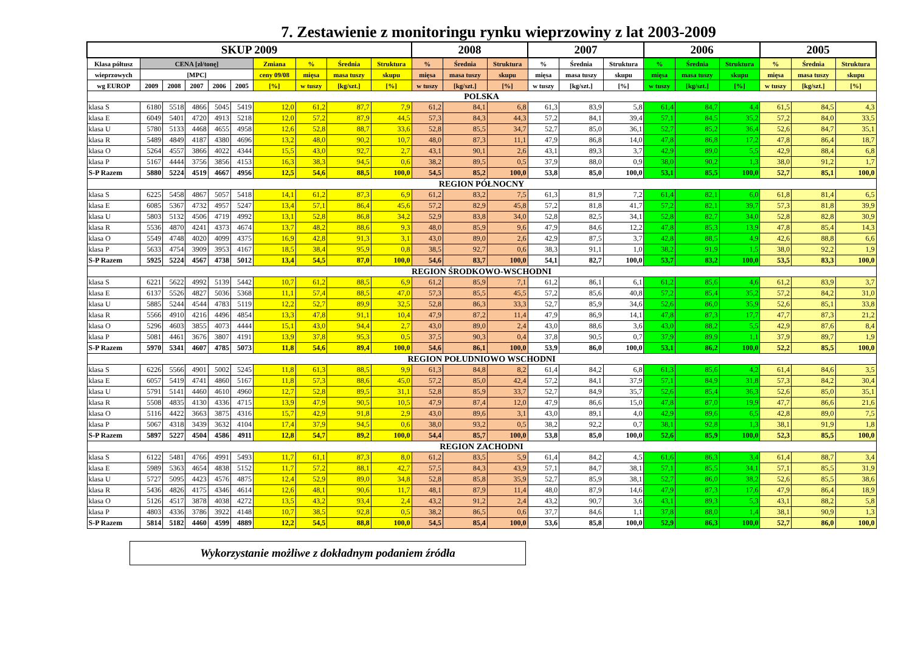7. Zestawienie z monitoringu rynku wieprzowiny z lat 2003-2009
| SKUP 2009 | | | | | | | | | | 2008 | | | 2007 | | | 2006 | | | 2005 | | |
| --- | --- | --- | --- | --- | --- | --- | --- | --- | --- | --- | --- | --- | --- | --- | --- | --- | --- | --- | --- | --- | --- |
| Klasa półtusz | CENA [zł/tonę] | | | | | Zmiana | % | Średnia | Struktura | % | Średnia | Struktura | % | Średnia | Struktura | % | Średnia | Struktura | % | Średnia | Struktura |
| wieprzowych | [MPC] | | | | | ceny 09/08 | mięsa | masa tuszy | skupu | mięsa | masa tuszy | skupu | mięsa | masa tuszy | skupu | mięsa | masa tuszy | skupu | mięsa | masa tuszy | skupu |
| wg EUROP | 2009 | 2008 | 2007 | 2006 | 2005 | [%] | w tuszy | [kg/szt.] | [%] | w tuszy | [kg/szt.] | [%] | w tuszy | [kg/szt.] | [%] | w tuszy | [kg/szt.] | [%] | w tuszy | [kg/szt.] | [%] |
| POLSKA | | | | | | | | | | | | | | | | | | | | | |
| klasa S | 6180 | 5518 | 4866 | 5045 | 5419 | 12,0 | 61,2 | 87,7 | 7,9 | 61,2 | 84,1 | 6,8 | 61,3 | 83,9 | 5,8 | 61,4 | 84,7 | 4,4 | 61,5 | 84,5 | 4,3 |
| klasa E | 6049 | 5401 | 4720 | 4913 | 5218 | 12,0 | 57,2 | 87,9 | 44,5 | 57,3 | 84,3 | 44,3 | 57,2 | 84,1 | 39,4 | 57,1 | 84,5 | 35,2 | 57,2 | 84,0 | 33,5 |
| klasa U | 5780 | 5133 | 4468 | 4655 | 4958 | 12,6 | 52,8 | 88,7 | 33,6 | 52,8 | 85,5 | 34,7 | 52,7 | 85,0 | 36,1 | 52,7 | 85,2 | 36,4 | 52,6 | 84,7 | 35,1 |
| klasa R | 5489 | 4849 | 4187 | 4380 | 4696 | 13,2 | 48,0 | 90,2 | 10,7 | 48,0 | 87,3 | 11,1 | 47,9 | 86,8 | 14,0 | 47,8 | 86,8 | 17,2 | 47,8 | 86,4 | 18,7 |
| klasa O | 5264 | 4557 | 3866 | 4022 | 4344 | 15,5 | 43,0 | 92,7 | 2,7 | 43,1 | 90,1 | 2,6 | 43,1 | 89,3 | 3,7 | 42,9 | 89,0 | 5,5 | 42,9 | 88,4 | 6,8 |
| klasa P | 5167 | 4444 | 3756 | 3856 | 4153 | 16,3 | 38,3 | 94,5 | 0,6 | 38,2 | 89,5 | 0,5 | 37,9 | 88,0 | 0,9 | 38,0 | 90,2 | 1,3 | 38,0 | 91,2 | 1,7 |
| S-P Razem | 5880 | 5224 | 4519 | 4667 | 4956 | 12,5 | 54,6 | 88,5 | 100,0 | 54,5 | 85,2 | 100,0 | 53,8 | 85,0 | 100,0 | 53,1 | 85,5 | 100,0 | 52,7 | 85,1 | 100,0 |
| REGION PÓŁNOCNY | | | | | | | | | | | | | | | | | | | | | |
| klasa S | 6225 | 5458 | 4867 | 5057 | 5418 | 14,1 | 61,2 | 87,3 | 6,9 | 61,2 | 83,2 | 7,5 | 61,3 | 81,9 | 7,2 | 61,4 | 82,1 | 6,0 | 61,8 | 81,4 | 6,5 |
| klasa E | 6085 | 5367 | 4732 | 4957 | 5247 | 13,4 | 57,1 | 86,4 | 45,6 | 57,2 | 82,9 | 45,8 | 57,2 | 81,8 | 41,7 | 57,2 | 82,1 | 39,7 | 57,3 | 81,8 | 39,9 |
| klasa U | 5803 | 5132 | 4506 | 4719 | 4992 | 13,1 | 52,8 | 86,8 | 34,2 | 52,9 | 83,8 | 34,0 | 52,8 | 82,5 | 34,1 | 52,8 | 82,7 | 34,0 | 52,8 | 82,8 | 30,9 |
| klasa R | 5536 | 4870 | 4241 | 4373 | 4674 | 13,7 | 48,2 | 88,6 | 9,3 | 48,0 | 85,9 | 9,6 | 47,9 | 84,6 | 12,2 | 47,8 | 85,3 | 13,9 | 47,8 | 85,4 | 14,3 |
| klasa O | 5549 | 4748 | 4020 | 4099 | 4375 | 16,9 | 42,8 | 91,3 | 3,1 | 43,0 | 89,0 | 2,6 | 42,9 | 87,5 | 3,7 | 42,8 | 88,5 | 4,9 | 42,6 | 88,8 | 6,6 |
| klasa P | 5633 | 4754 | 3909 | 3953 | 4167 | 18,5 | 38,4 | 95,9 | 0,8 | 38,5 | 92,7 | 0,6 | 38,3 | 91,1 | 1,0 | 38,2 | 91,9 | 1,5 | 38,0 | 92,2 | 1,9 |
| S-P Razem | 5925 | 5224 | 4567 | 4738 | 5012 | 13,4 | 54,5 | 87,0 | 100,0 | 54,6 | 83,7 | 100,0 | 54,1 | 82,7 | 100,0 | 53,7 | 83,2 | 100,0 | 53,5 | 83,3 | 100,0 |
| REGION ŚRODKOWO-WSCHODNI | | | | | | | | | | | | | | | | | | | | | |
| klasa S | 6221 | 5622 | 4992 | 5139 | 5442 | 10,7 | 61,2 | 88,5 | 6,9 | 61,2 | 85,9 | 7,1 | 61,2 | 86,1 | 6,1 | 61,2 | 85,6 | 4,6 | 61,2 | 83,9 | 3,7 |
| klasa E | 6137 | 5526 | 4827 | 5036 | 5368 | 11,1 | 57,4 | 88,5 | 47,0 | 57,3 | 85,5 | 45,5 | 57,2 | 85,6 | 40,8 | 57,2 | 85,4 | 35,2 | 57,2 | 84,2 | 31,0 |
| klasa U | 5885 | 5244 | 4544 | 4783 | 5119 | 12,2 | 52,7 | 89,9 | 32,5 | 52,8 | 86,3 | 33,3 | 52,7 | 85,9 | 34,6 | 52,6 | 86,0 | 35,9 | 52,6 | 85,1 | 33,8 |
| klasa R | 5566 | 4910 | 4216 | 4496 | 4854 | 13,3 | 47,8 | 91,1 | 10,4 | 47,9 | 87,2 | 11,4 | 47,9 | 86,9 | 14,1 | 47,8 | 87,3 | 17,7 | 47,7 | 87,3 | 21,2 |
| klasa O | 5296 | 4603 | 3855 | 4073 | 4444 | 15,1 | 43,0 | 94,4 | 2,7 | 43,0 | 89,0 | 2,4 | 43,0 | 88,6 | 3,6 | 43,0 | 88,2 | 5,5 | 42,9 | 87,6 | 8,4 |
| klasa P | 5081 | 4461 | 3676 | 3807 | 4191 | 13,9 | 37,8 | 95,3 | 0,5 | 37,5 | 90,3 | 0,4 | 37,8 | 90,5 | 0,7 | 37,9 | 89,9 | 1,1 | 37,9 | 89,7 | 1,9 |
| S-P Razem | 5970 | 5341 | 4607 | 4785 | 5073 | 11,8 | 54,6 | 89,4 | 100,0 | 54,6 | 86,1 | 100,0 | 53,9 | 86,0 | 100,0 | 53,1 | 86,2 | 100,0 | 52,2 | 85,5 | 100,0 |
| REGION POŁUDNIOWO WSCHODNI | | | | | | | | | | | | | | | | | | | | | |
| klasa S | 6226 | 5566 | 4901 | 5002 | 5245 | 11,8 | 61,3 | 88,5 | 9,9 | 61,3 | 84,8 | 8,2 | 61,4 | 84,2 | 6,8 | 61,3 | 85,6 | 4,2 | 61,4 | 84,6 | 3,5 |
| klasa E | 6057 | 5419 | 4741 | 4860 | 5167 | 11,8 | 57,3 | 88,6 | 45,0 | 57,2 | 85,0 | 42,4 | 57,2 | 84,1 | 37,9 | 57,1 | 84,9 | 31,8 | 57,3 | 84,2 | 30,4 |
| klasa U | 5791 | 5141 | 4460 | 4610 | 4960 | 12,7 | 52,8 | 89,5 | 31,1 | 52,8 | 85,9 | 33,7 | 52,7 | 84,9 | 35,7 | 52,6 | 85,4 | 36,3 | 52,6 | 85,0 | 35,1 |
| klasa R | 5508 | 4835 | 4130 | 4336 | 4715 | 13,9 | 47,9 | 90,5 | 10,5 | 47,9 | 87,4 | 12,0 | 47,9 | 86,6 | 15,0 | 47,8 | 87,0 | 19,9 | 47,7 | 86,6 | 21,6 |
| klasa O | 5116 | 4422 | 3663 | 3875 | 4316 | 15,7 | 42,9 | 91,8 | 2,9 | 43,0 | 89,6 | 3,1 | 43,0 | 89,1 | 4,0 | 42,9 | 89,6 | 6,5 | 42,8 | 89,0 | 7,5 |
| klasa P | 5067 | 4318 | 3439 | 3632 | 4104 | 17,4 | 37,9 | 94,5 | 0,6 | 38,0 | 93,2 | 0,5 | 38,2 | 92,2 | 0,7 | 38,1 | 92,8 | 1,3 | 38,1 | 91,9 | 1,8 |
| S-P Razem | 5897 | 5227 | 4504 | 4586 | 4911 | 12,8 | 54,7 | 89,2 | 100,0 | 54,4 | 85,7 | 100,0 | 53,8 | 85,0 | 100,0 | 52,6 | 85,9 | 100,0 | 52,3 | 85,5 | 100,0 |
| REGION ZACHODNI | | | | | | | | | | | | | | | | | | | | | |
| klasa S | 6122 | 5481 | 4766 | 4991 | 5493 | 11,7 | 61,1 | 87,3 | 8,0 | 61,2 | 83,5 | 5,9 | 61,4 | 84,2 | 4,5 | 61,6 | 86,3 | 3,4 | 61,4 | 88,7 | 3,4 |
| klasa E | 5989 | 5363 | 4654 | 4838 | 5152 | 11,7 | 57,2 | 88,1 | 42,7 | 57,5 | 84,3 | 43,9 | 57,1 | 84,7 | 38,1 | 57,1 | 85,5 | 34,1 | 57,1 | 85,5 | 31,9 |
| klasa U | 5727 | 5095 | 4423 | 4576 | 4875 | 12,4 | 52,9 | 89,0 | 34,8 | 52,8 | 85,8 | 35,9 | 52,7 | 85,9 | 38,1 | 52,7 | 86,0 | 38,2 | 52,6 | 85,5 | 38,6 |
| klasa R | 5436 | 4826 | 4175 | 4346 | 4614 | 12,6 | 48,1 | 90,6 | 11,7 | 48,1 | 87,9 | 11,4 | 48,0 | 87,9 | 14,6 | 47,9 | 87,3 | 17,6 | 47,9 | 86,4 | 18,9 |
| klasa O | 5126 | 4517 | 3878 | 4038 | 4272 | 13,5 | 43,2 | 93,4 | 2,4 | 43,2 | 91,2 | 2,4 | 43,2 | 90,7 | 3,6 | 43,1 | 89,3 | 5,3 | 43,1 | 88,2 | 5,8 |
| klasa P | 4803 | 4336 | 3786 | 3922 | 4148 | 10,7 | 38,5 | 92,8 | 0,5 | 38,2 | 86,5 | 0,6 | 37,7 | 84,6 | 1,1 | 37,8 | 88,0 | 1,4 | 38,1 | 90,9 | 1,3 |
| S-P Razem | 5814 | 5182 | 4460 | 4599 | 4889 | 12,2 | 54,5 | 88,8 | 100,0 | 54,5 | 85,4 | 100,0 | 53,6 | 85,8 | 100,0 | 52,9 | 86,3 | 100,0 | 52,7 | 86,0 | 100,0 |
Wykorzystanie możliwe z dokładnym podaniem źródła